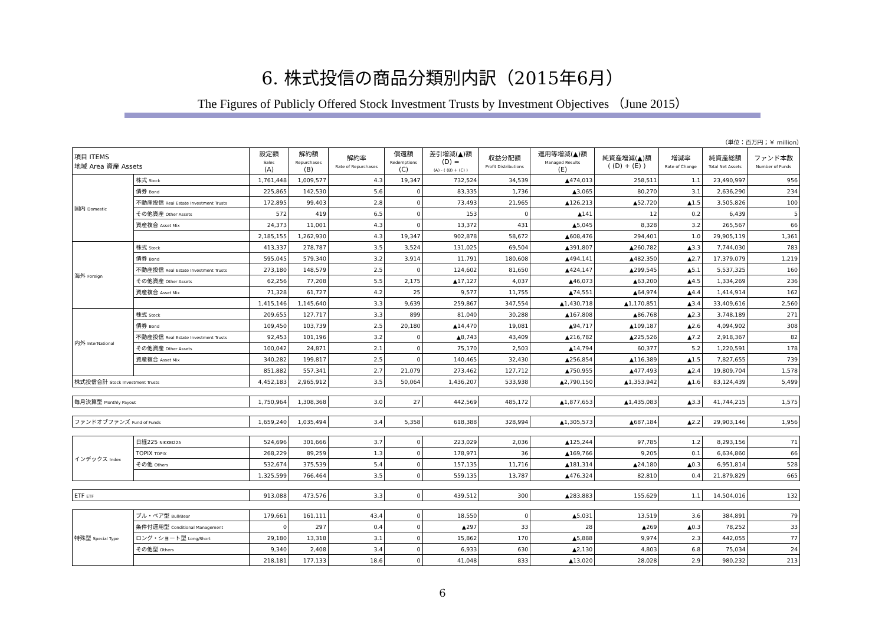6. 株式投信の商品分類別内訳（2015年6月）
The Figures of Publicly Offered Stock Investment Trusts by Investment Objectives （June 2015）
（単位：百万円；￥ million）
| 項目 ITEMS 地域 Area 資産 Assets | | 設定額 Sales (A) | 解約額 Repurchases (B) | 解約率 Rate of Repurchases | 償還額 Redemptions (C) | 差引増減(▲)額 (D) = (A) - ( (B) + (C) ) | 収益分配額 Profit Distributions | 運用等増減(▲)額 Managed Results (E) | 純資産増減(▲)額 ( (D) + (E) ) | 増減率 Rate of Change | 純資産総額 Total Net Assets | ファンド本数 Number of Funds |
| --- | --- | --- | --- | --- | --- | --- | --- | --- | --- | --- | --- | --- |
| 国内 Domestic | 株式 Stock | 1,761,448 | 1,009,577 | 4.3 | 19,347 | 732,524 | 34,539 | ▲474,013 | 258,511 | 1.1 | 23,490,997 | 956 |
| | 債券 Bond | 225,865 | 142,530 | 5.6 | 0 | 83,335 | 1,736 | ▲3,065 | 80,270 | 3.1 | 2,636,290 | 234 |
| | 不動産投信 Real Estate Investment Trusts | 172,895 | 99,403 | 2.8 | 0 | 73,493 | 21,965 | ▲126,213 | ▲52,720 | ▲1.5 | 3,505,826 | 100 |
| | その他資産 Other Assets | 572 | 419 | 6.5 | 0 | 153 | 0 | ▲141 | 12 | 0.2 | 6,439 | 5 |
| | 資産複合 Asset Mix | 24,373 | 11,001 | 4.3 | 0 | 13,372 | 431 | ▲5,045 | 8,328 | 3.2 | 265,567 | 66 |
| | | 2,185,155 | 1,262,930 | 4.3 | 19,347 | 902,878 | 58,672 | ▲608,476 | 294,401 | 1.0 | 29,905,119 | 1,361 |
| 海外 Foreign | 株式 Stock | 413,337 | 278,787 | 3.5 | 3,524 | 131,025 | 69,504 | ▲391,807 | ▲260,782 | ▲3.3 | 7,744,030 | 783 |
| | 債券 Bond | 595,045 | 579,340 | 3.2 | 3,914 | 11,791 | 180,608 | ▲494,141 | ▲482,350 | ▲2.7 | 17,379,079 | 1,219 |
| | 不動産投信 Real Estate Investment Trusts | 273,180 | 148,579 | 2.5 | 0 | 124,602 | 81,650 | ▲424,147 | ▲299,545 | ▲5.1 | 5,537,325 | 160 |
| | その他資産 Other Assets | 62,256 | 77,208 | 5.5 | 2,175 | ▲17,127 | 4,037 | ▲46,073 | ▲63,200 | ▲4.5 | 1,334,269 | 236 |
| | 資産複合 Asset Mix | 71,328 | 61,727 | 4.2 | 25 | 9,577 | 11,755 | ▲74,551 | ▲64,974 | ▲4.4 | 1,414,914 | 162 |
| | | 1,415,146 | 1,145,640 | 3.3 | 9,639 | 259,867 | 347,554 | ▲1,430,718 | ▲1,170,851 | ▲3.4 | 33,409,616 | 2,560 |
| 内外 InterNational | 株式 Stock | 209,655 | 127,717 | 3.3 | 899 | 81,040 | 30,288 | ▲167,808 | ▲86,768 | ▲2.3 | 3,748,189 | 271 |
| | 債券 Bond | 109,450 | 103,739 | 2.5 | 20,180 | ▲14,470 | 19,081 | ▲94,717 | ▲109,187 | ▲2.6 | 4,094,902 | 308 |
| | 不動産投信 Real Estate Investment Trusts | 92,453 | 101,196 | 3.2 | 0 | ▲8,743 | 43,409 | ▲216,782 | ▲225,526 | ▲7.2 | 2,918,367 | 82 |
| | その他資産 Other Assets | 100,042 | 24,871 | 2.1 | 0 | 75,170 | 2,503 | ▲14,794 | 60,377 | 5.2 | 1,220,591 | 178 |
| | 資産複合 Asset Mix | 340,282 | 199,817 | 2.5 | 0 | 140,465 | 32,430 | ▲256,854 | ▲116,389 | ▲1.5 | 7,827,655 | 739 |
| | | 851,882 | 557,341 | 2.7 | 21,079 | 273,462 | 127,712 | ▲750,955 | ▲477,493 | ▲2.4 | 19,809,704 | 1,578 |
| 株式投信合計 Stock Investment Trusts | | 4,452,183 | 2,965,912 | 3.5 | 50,064 | 1,436,207 | 533,938 | ▲2,790,150 | ▲1,353,942 | ▲1.6 | 83,124,439 | 5,499 |
| 毎月決算型 Monthly Payout | | 1,750,964 | 1,308,368 | 3.0 | 27 | 442,569 | 485,172 | ▲1,877,653 | ▲1,435,083 | ▲3.3 | 41,744,215 | 1,575 |
| ファンドオブファンズ Fund of Funds | | 1,659,240 | 1,035,494 | 3.4 | 5,358 | 618,388 | 328,994 | ▲1,305,573 | ▲687,184 | ▲2.2 | 29,903,146 | 1,956 |
| インデックス Index | 日経225 NIKKEI225 | 524,696 | 301,666 | 3.7 | 0 | 223,029 | 2,036 | ▲125,244 | 97,785 | 1.2 | 8,293,156 | 71 |
| | TOPIX TOPIX | 268,229 | 89,259 | 1.3 | 0 | 178,971 | 36 | ▲169,766 | 9,205 | 0.1 | 6,634,860 | 66 |
| | その他 Others | 532,674 | 375,539 | 5.4 | 0 | 157,135 | 11,716 | ▲181,314 | ▲24,180 | ▲0.3 | 6,951,814 | 528 |
| | | 1,325,599 | 766,464 | 3.5 | 0 | 559,135 | 13,787 | ▲476,324 | 82,810 | 0.4 | 21,879,829 | 665 |
| ETF ETF | | 913,088 | 473,576 | 3.3 | 0 | 439,512 | 300 | ▲283,883 | 155,629 | 1.1 | 14,504,016 | 132 |
| 特殊型 Special Type | ブル・ベア型 Bull/Bear | 179,661 | 161,111 | 43.4 | 0 | 18,550 | 0 | ▲5,031 | 13,519 | 3.6 | 384,891 | 79 |
| | 条件付運用型 Conditional Management | 0 | 297 | 0.4 | 0 | ▲297 | 33 | 28 | ▲269 | ▲0.3 | 78,252 | 33 |
| | ロング・ショート型 Long/Short | 29,180 | 13,318 | 3.1 | 0 | 15,862 | 170 | ▲5,888 | 9,974 | 2.3 | 442,055 | 77 |
| | その他型 Others | 9,340 | 2,408 | 3.4 | 0 | 6,933 | 630 | ▲2,130 | 4,803 | 6.8 | 75,034 | 24 |
| | | 218,181 | 177,133 | 18.6 | 0 | 41,048 | 833 | ▲13,020 | 28,028 | 2.9 | 980,232 | 213 |
6